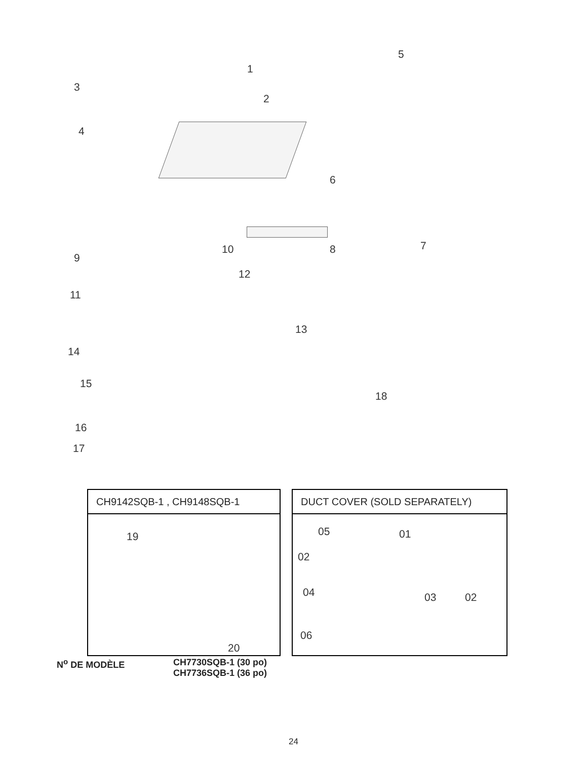1
2
3
4
5
6
7
8
9
10
11
12
13
14
15
16
17
18
CH9142SQB-1 , CH9148SQB-1
19
20
DUCT COVER (SOLD SEPARATELY)
05 01
02
04 03 02
06
N<sup>o</sup> DE MODÈLE CH7730SQB-1 (30 po)
CH7736SQB-1 (36 po)
24